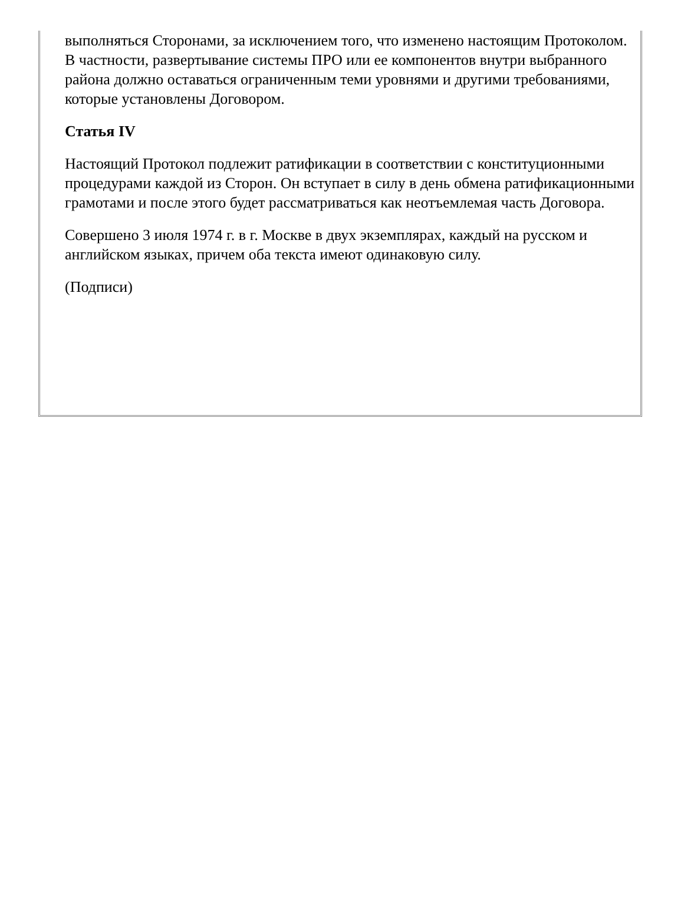выполняться Сторонами, за исключением того, что изменено настоящим Протоколом. В частности, развертывание системы ПРО или ее компонентов внутри выбранного района должно оставаться ограниченным теми уровнями и другими требованиями, которые установлены Договором.
Статья IV
Настоящий Протокол подлежит ратификации в соответствии с конституционными процедурами каждой из Сторон. Он вступает в силу в день обмена ратификационными грамотами и после этого будет рассматриваться как неотъемлемая часть Договора.
Совершено 3 июля 1974 г. в г. Москве в двух экземплярах, каждый на русском и английском языках, причем оба текста имеют одинаковую силу.
(Подписи)